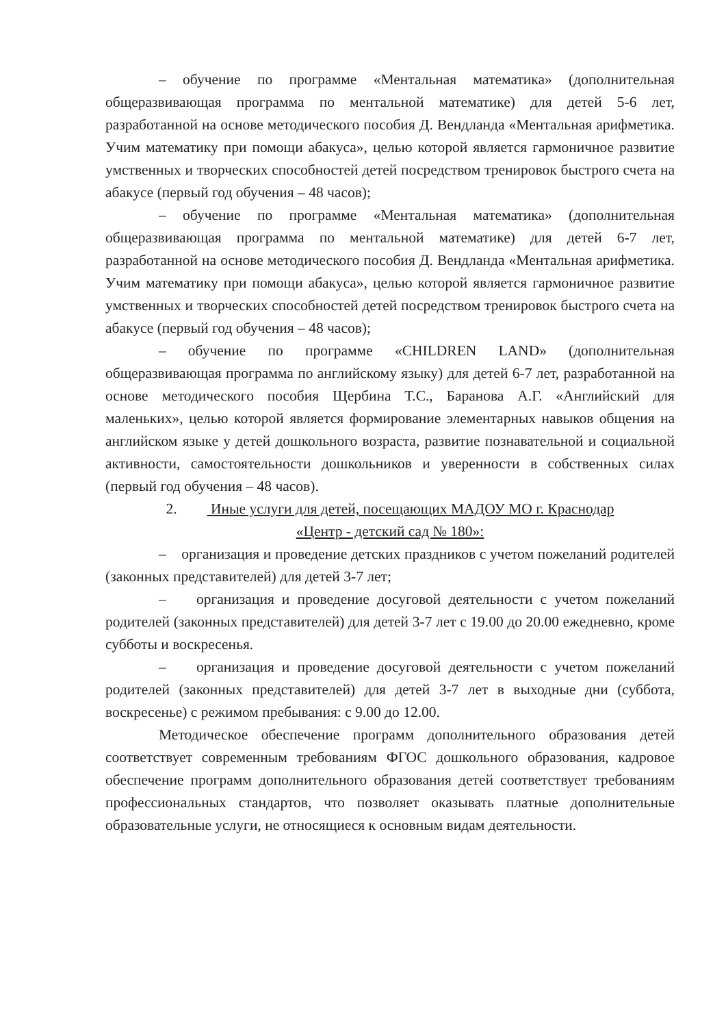– обучение по программе «Ментальная математика» (дополнительная общеразвивающая программа по ментальной математике) для детей 5-6 лет, разработанной на основе методического пособия Д. Вендланда «Ментальная арифметика. Учим математику при помощи абакуса», целью которой является гармоничное развитие умственных и творческих способностей детей посредством тренировок быстрого счета на абакусе (первый год обучения – 48 часов);
– обучение по программе «Ментальная математика» (дополнительная общеразвивающая программа по ментальной математике) для детей 6-7 лет, разработанной на основе методического пособия Д. Вендланда «Ментальная арифметика. Учим математику при помощи абакуса», целью которой является гармоничное развитие умственных и творческих способностей детей посредством тренировок быстрого счета на абакусе (первый год обучения – 48 часов);
– обучение по программе «CHILDREN LAND» (дополнительная общеразвивающая программа по английскому языку) для детей 6-7 лет, разработанной на основе методического пособия Щербина Т.С., Баранова А.Г. «Английский для маленьких», целью которой является формирование элементарных навыков общения на английском языке у детей дошкольного возраста, развитие познавательной и социальной активности, самостоятельности дошкольников и уверенности в собственных силах (первый год обучения – 48 часов).
2. Иные услуги для детей, посещающих МАДОУ МО г. Краснодар
«Центр - детский сад № 180»:
– организация и проведение детских праздников с учетом пожеланий родителей (законных представителей) для детей 3-7 лет;
– организация и проведение досуговой деятельности с учетом пожеланий родителей (законных представителей) для детей 3-7 лет с 19.00 до 20.00 ежедневно, кроме субботы и воскресенья.
– организация и проведение досуговой деятельности с учетом пожеланий родителей (законных представителей) для детей 3-7 лет в выходные дни (суббота, воскресенье) с режимом пребывания: с 9.00 до 12.00.
Методическое обеспечение программ дополнительного образования детей соответствует современным требованиям ФГОС дошкольного образования, кадровое обеспечение программ дополнительного образования детей соответствует требованиям профессиональных стандартов, что позволяет оказывать платные дополнительные образовательные услуги, не относящиеся к основным видам деятельности.